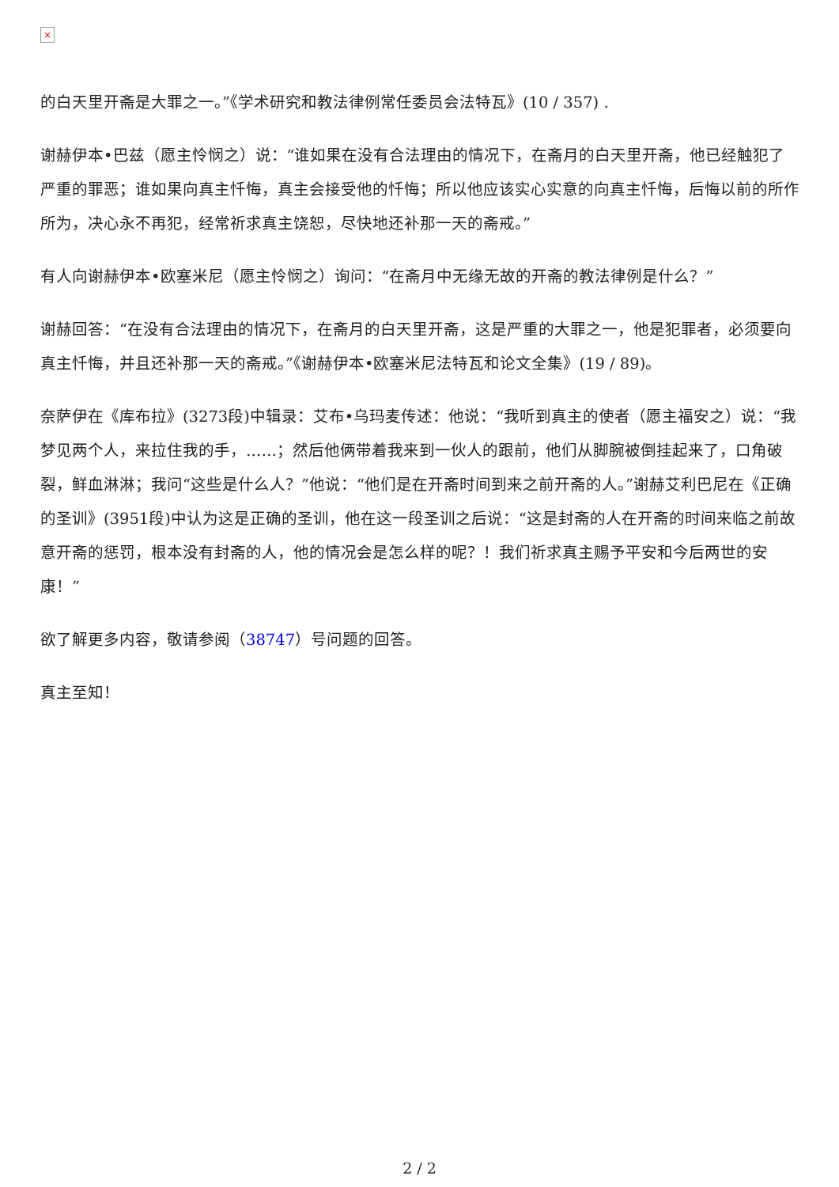×
的白天里开斋是大罪之一。”《学术研究和教法律例常任委员会法特瓦》(10 / 357) .
谢赫伊本•巴兹（愿主怜悯之）说：“谁如果在没有合法理由的情况下，在斋月的白天里开斋，他已经触犯了严重的罪恶；谁如果向真主忏悔，真主会接受他的忏悔；所以他应该实心实意的向真主忏悔，后悔以前的所作所为，决心永不再犯，经常祈求真主饶恕，尽快地还补那一天的斋戒。”
有人向谢赫伊本•欧塞米尼（愿主怜悯之）询问：“在斋月中无缘无故的开斋的教法律例是什么？”
谢赫回答：“在没有合法理由的情况下，在斋月的白天里开斋，这是严重的大罪之一，他是犯罪者，必须要向真主忏悔，并且还补那一天的斋戒。”《谢赫伊本•欧塞米尼法特瓦和论文全集》(19 / 89)。
奈萨伊在《库布拉》(3273段)中辑录：艾布•乌玛麦传述：他说：“我听到真主的使者（愿主福安之）说：“我梦见两个人，来拉住我的手，……；然后他俩带着我来到一伙人的跟前，他们从脚腕被倒挂起来了，口角破裂，鲜血淋淋；我问“这些是什么人？”他说：“他们是在开斋时间到来之前开斋的人。”谢赫艾利巴尼在《正确的圣训》(3951段)中认为这是正确的圣训，他在这一段圣训之后说：“这是封斋的人在开斋的时间来临之前故意开斋的惩罚，根本没有封斋的人，他的情况会是怎么样的呢？！我们祈求真主赐予平安和今后两世的安康！”
欲了解更多内容，敬请参阅（38747）号问题的回答。
真主至知！
2 / 2